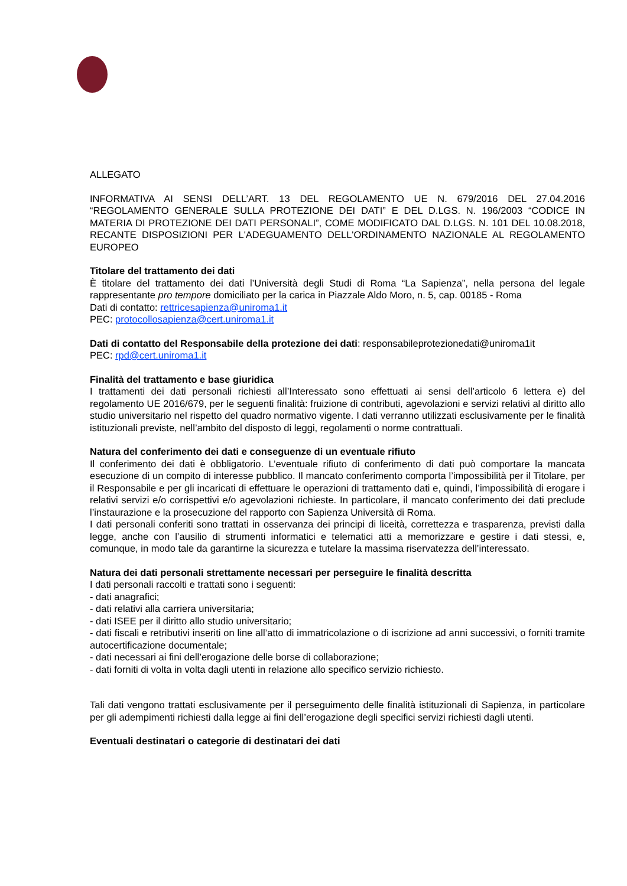ALLEGATO
INFORMATIVA AI SENSI DELL’ART. 13 DEL REGOLAMENTO UE N. 679/2016 DEL 27.04.2016 “REGOLAMENTO GENERALE SULLA PROTEZIONE DEI DATI” E DEL D.LGS. N. 196/2003 “CODICE IN MATERIA DI PROTEZIONE DEI DATI PERSONALI”, COME MODIFICATO DAL D.LGS. N. 101 DEL 10.08.2018, RECANTE DISPOSIZIONI PER L'ADEGUAMENTO DELL'ORDINAMENTO NAZIONALE AL REGOLAMENTO EUROPEO
Titolare del trattamento dei dati
È titolare del trattamento dei dati l’Università degli Studi di Roma “La Sapienza”, nella persona del legale rappresentante pro tempore domiciliato per la carica in Piazzale Aldo Moro, n. 5, cap. 00185 - Roma
Dati di contatto: rettricesapienza@uniroma1.it
PEC: protocollosapienza@cert.uniroma1.it
Dati di contatto del Responsabile della protezione dei dati: responsabileprotezionedati@uniroma1it
PEC: rpd@cert.uniroma1.it
Finalità del trattamento e base giuridica
I trattamenti dei dati personali richiesti all’Interessato sono effettuati ai sensi dell’articolo 6 lettera e) del regolamento UE 2016/679, per le seguenti finalità: fruizione di contributi, agevolazioni e servizi relativi al diritto allo studio universitario nel rispetto del quadro normativo vigente. I dati verranno utilizzati esclusivamente per le finalità istituzionali previste, nell’ambito del disposto di leggi, regolamenti o norme contrattuali.
Natura del conferimento dei dati e conseguenze di un eventuale rifiuto
Il conferimento dei dati è obbligatorio. L’eventuale rifiuto di conferimento di dati può comportare la mancata esecuzione di un compito di interesse pubblico. Il mancato conferimento comporta l’impossibilità per il Titolare, per il Responsabile e per gli incaricati di effettuare le operazioni di trattamento dati e, quindi, l’impossibilità di erogare i relativi servizi e/o corrispettivi e/o agevolazioni richieste. In particolare, il mancato conferimento dei dati preclude l’instaurazione e la prosecuzione del rapporto con Sapienza Università di Roma.
I dati personali conferiti sono trattati in osservanza dei principi di liceità, correttezza e trasparenza, previsti dalla legge, anche con l’ausilio di strumenti informatici e telematici atti a memorizzare e gestire i dati stessi, e, comunque, in modo tale da garantirne la sicurezza e tutelare la massima riservatezza dell’interessato.
Natura dei dati personali strettamente necessari per perseguire le finalità descritta
I dati personali raccolti e trattati sono i seguenti:
- dati anagrafici;
- dati relativi alla carriera universitaria;
- dati ISEE per il diritto allo studio universitario;
- dati fiscali e retributivi inseriti on line all’atto di immatricolazione o di iscrizione ad anni successivi, o forniti tramite autocertificazione documentale;
- dati necessari ai fini dell’erogazione delle borse di collaborazione;
- dati forniti di volta in volta dagli utenti in relazione allo specifico servizio richiesto.
Tali dati vengono trattati esclusivamente per il perseguimento delle finalità istituzionali di Sapienza, in particolare per gli adempimenti richiesti dalla legge ai fini dell’erogazione degli specifici servizi richiesti dagli utenti.
Eventuali destinatari o categorie di destinatari dei dati